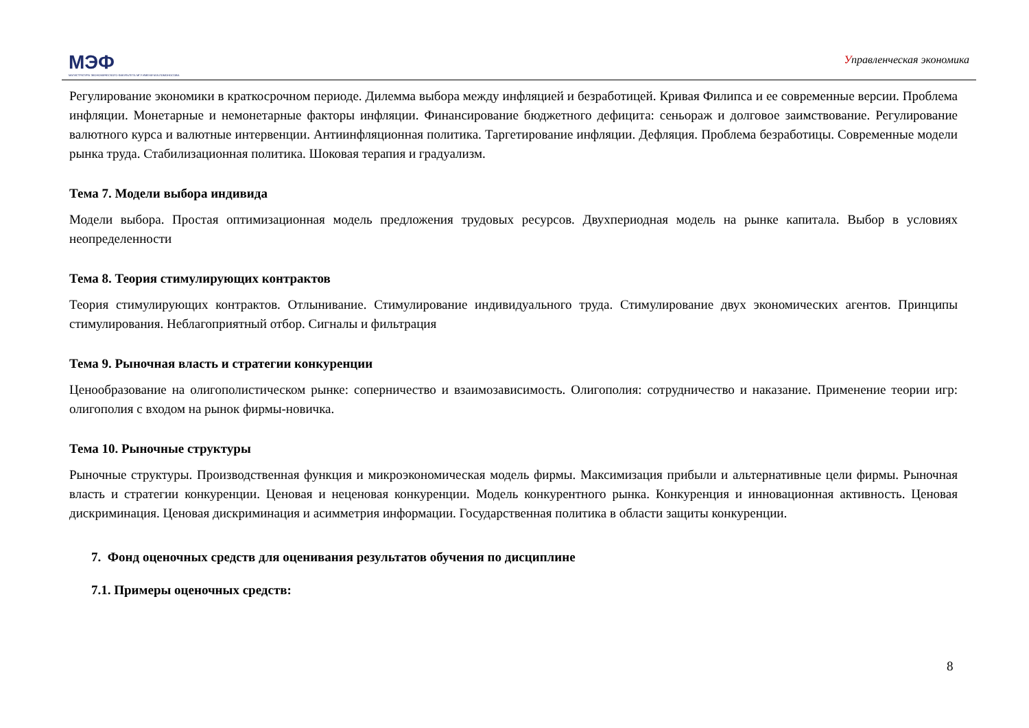МЭФ
МАГИСТРАТУРА ЭКОНОМИЧЕСКОГО ФАКУЛЬТЕТА МГУ ИМЕНИ М.В.ЛОМОНОСОВА
Управленческая экономика
Регулирование экономики в краткосрочном периоде. Дилемма выбора между инфляцией и безработицей. Кривая Филипса и ее современные версии. Проблема инфляции. Монетарные и немонетарные факторы инфляции. Финансирование бюджетного дефицита: сеньораж и долговое заимствование. Регулирование валютного курса и валютные интервенции. Антиинфляционная политика. Таргетирование инфляции. Дефляция. Проблема безработицы. Современные модели рынка труда. Стабилизационная политика. Шоковая терапия и градуализм.
Тема 7. Модели выбора индивида
Модели выбора. Простая оптимизационная модель предложения трудовых ресурсов. Двухпериодная модель на рынке капитала. Выбор в условиях неопределенности
Тема 8. Теория стимулирующих контрактов
Теория стимулирующих контрактов. Отлынивание. Стимулирование индивидуального труда. Стимулирование двух экономических агентов. Принципы стимулирования. Неблагоприятный отбор. Сигналы и фильтрация
Тема 9. Рыночная власть и стратегии конкуренции
Ценообразование на олигополистическом рынке: соперничество и взаимозависимость. Олигополия: сотрудничество и наказание. Применение теории игр: олигополия с входом на рынок фирмы-новичка.
Тема 10. Рыночные структуры
Рыночные структуры. Производственная функция и микроэкономическая модель фирмы. Максимизация прибыли и альтернативные цели фирмы. Рыночная власть и стратегии конкуренции. Ценовая и неценовая конкуренции. Модель конкурентного рынка. Конкуренция и инновационная активность. Ценовая дискриминация. Ценовая дискриминация и асимметрия информации. Государственная политика в области защиты конкуренции.
7. Фонд оценочных средств для оценивания результатов обучения по дисциплине
7.1. Примеры оценочных средств:
8